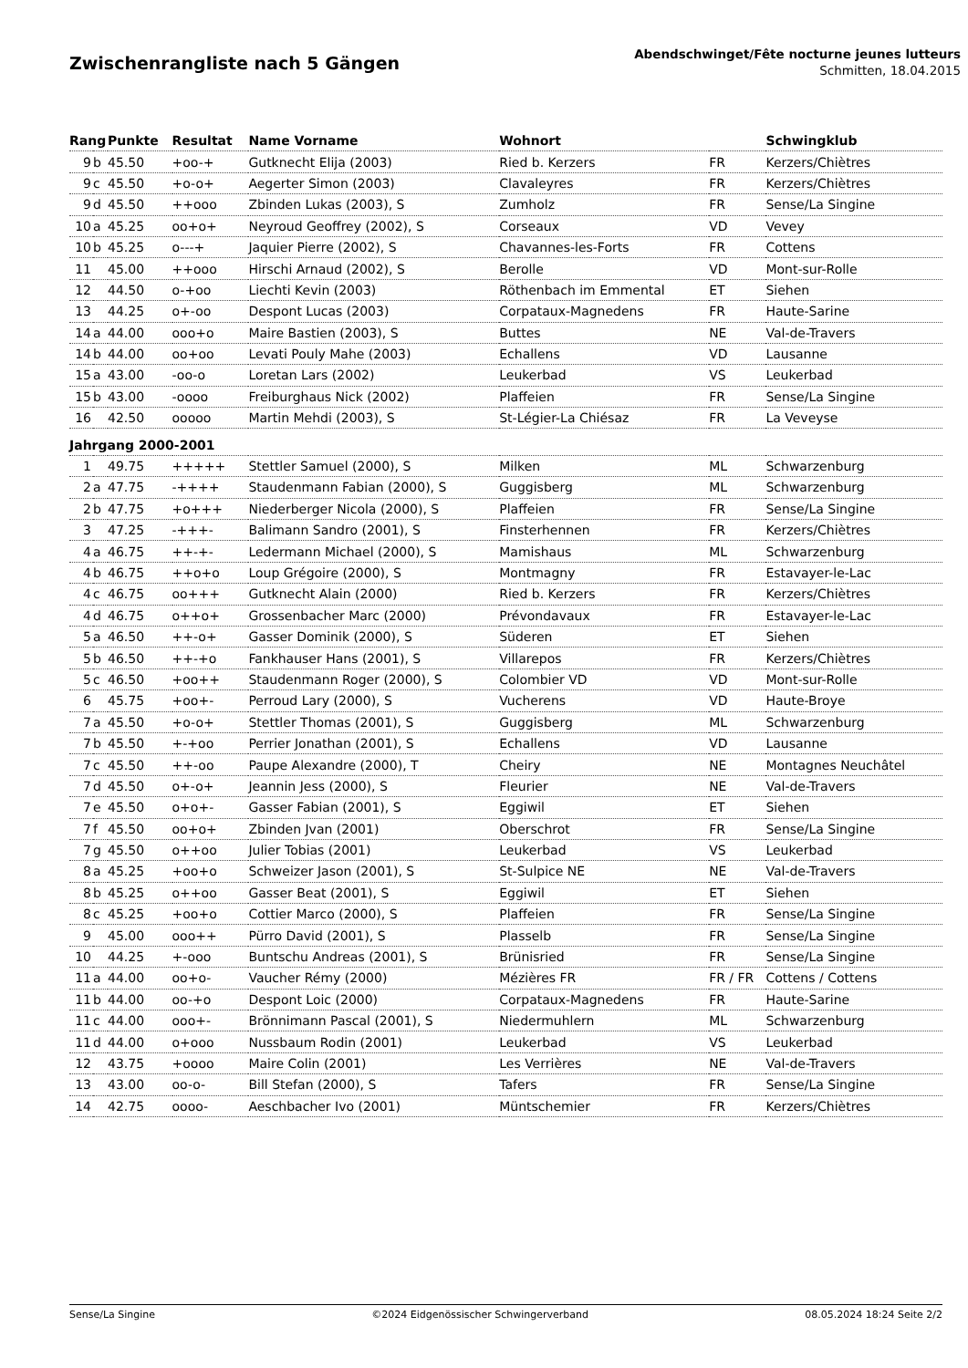Zwischenrangliste nach 5 Gängen
Abendschwinget/Fête nocturne jeunes lutteurs
Schmitten, 18.04.2015
| Rang | | Punkte | Resultat | Name Vorname | Wohnort | | Schwingklub |
| --- | --- | --- | --- | --- | --- | --- | --- |
| 9 | b | 45.50 | +oo-+ | Gutknecht Elija (2003) | Ried b. Kerzers | FR | Kerzers/Chiètres |
| 9 | c | 45.50 | +o-o+ | Aegerter Simon (2003) | Clavaleyres | FR | Kerzers/Chiètres |
| 9 | d | 45.50 | ++ooo | Zbinden Lukas (2003), S | Zumholz | FR | Sense/La Singine |
| 10 | a | 45.25 | oo+o+ | Neyroud Geoffrey (2002), S | Corseaux | VD | Vevey |
| 10 | b | 45.25 | o---+ | Jaquier Pierre (2002), S | Chavannes-les-Forts | FR | Cottens |
| 11 | | 45.00 | ++ooo | Hirschi Arnaud (2002), S | Berolle | VD | Mont-sur-Rolle |
| 12 | | 44.50 | o-+oo | Liechti Kevin (2003) | Röthenbach im Emmental | ET | Siehen |
| 13 | | 44.25 | o+-oo | Despont Lucas (2003) | Corpataux-Magnedens | FR | Haute-Sarine |
| 14 | a | 44.00 | ooo+o | Maire Bastien (2003), S | Buttes | NE | Val-de-Travers |
| 14 | b | 44.00 | oo+oo | Levati Pouly Mahe (2003) | Echallens | VD | Lausanne |
| 15 | a | 43.00 | -oo-o | Loretan Lars (2002) | Leukerbad | VS | Leukerbad |
| 15 | b | 43.00 | -oooo | Freiburghaus Nick (2002) | Plaffeien | FR | Sense/La Singine |
| 16 | | 42.50 | ooooo | Martin Mehdi (2003), S | St-Légier-La Chiésaz | FR | La Veveyse |
| Jahrgang 2000-2001 | | | | | | | |
| 1 | | 49.75 | +++++ | Stettler Samuel (2000), S | Milken | ML | Schwarzenburg |
| 2 | a | 47.75 | -++++ | Staudenmann Fabian (2000), S | Guggisberg | ML | Schwarzenburg |
| 2 | b | 47.75 | +o+++ | Niederberger Nicola (2000), S | Plaffeien | FR | Sense/La Singine |
| 3 | | 47.25 | -+++- | Balimann Sandro (2001), S | Finsterhennen | FR | Kerzers/Chiètres |
| 4 | a | 46.75 | ++-+- | Ledermann Michael (2000), S | Mamishaus | ML | Schwarzenburg |
| 4 | b | 46.75 | ++o+o | Loup Grégoire (2000), S | Montmagny | FR | Estavayer-le-Lac |
| 4 | c | 46.75 | oo+++ | Gutknecht Alain (2000) | Ried b. Kerzers | FR | Kerzers/Chiètres |
| 4 | d | 46.75 | o++o+ | Grossenbacher Marc (2000) | Prévondavaux | FR | Estavayer-le-Lac |
| 5 | a | 46.50 | ++-o+ | Gasser Dominik (2000), S | Süderen | ET | Siehen |
| 5 | b | 46.50 | ++-+o | Fankhauser Hans (2001), S | Villarepos | FR | Kerzers/Chiètres |
| 5 | c | 46.50 | +oo++ | Staudenmann Roger (2000), S | Colombier VD | VD | Mont-sur-Rolle |
| 6 | | 45.75 | +oo+- | Perroud Lary (2000), S | Vucherens | VD | Haute-Broye |
| 7 | a | 45.50 | +o-o+ | Stettler Thomas (2001), S | Guggisberg | ML | Schwarzenburg |
| 7 | b | 45.50 | +-+oo | Perrier Jonathan (2001), S | Echallens | VD | Lausanne |
| 7 | c | 45.50 | ++-oo | Paupe Alexandre (2000), T | Cheiry | NE | Montagnes Neuchâtel |
| 7 | d | 45.50 | o+-o+ | Jeannin Jess (2000), S | Fleurier | NE | Val-de-Travers |
| 7 | e | 45.50 | o+o+- | Gasser Fabian (2001), S | Eggiwil | ET | Siehen |
| 7 | f | 45.50 | oo+o+ | Zbinden Jvan (2001) | Oberschrot | FR | Sense/La Singine |
| 7 | g | 45.50 | o++oo | Julier Tobias (2001) | Leukerbad | VS | Leukerbad |
| 8 | a | 45.25 | +oo+o | Schweizer Jason (2001), S | St-Sulpice NE | NE | Val-de-Travers |
| 8 | b | 45.25 | o++oo | Gasser Beat (2001), S | Eggiwil | ET | Siehen |
| 8 | c | 45.25 | +oo+o | Cottier Marco (2000), S | Plaffeien | FR | Sense/La Singine |
| 9 | | 45.00 | ooo++ | Pürro David (2001), S | Plasselb | FR | Sense/La Singine |
| 10 | | 44.25 | +-ooo | Buntschu Andreas (2001), S | Brünisried | FR | Sense/La Singine |
| 11 | a | 44.00 | oo+o- | Vaucher Rémy (2000) | Mézières FR | FR / FR | Cottens / Cottens |
| 11 | b | 44.00 | oo-+o | Despont Loic (2000) | Corpataux-Magnedens | FR | Haute-Sarine |
| 11 | c | 44.00 | ooo+- | Brönnimann Pascal (2001), S | Niedermuhlern | ML | Schwarzenburg |
| 11 | d | 44.00 | o+ooo | Nussbaum Rodin (2001) | Leukerbad | VS | Leukerbad |
| 12 | | 43.75 | +oooo | Maire Colin (2001) | Les Verrières | NE | Val-de-Travers |
| 13 | | 43.00 | oo-o- | Bill Stefan (2000), S | Tafers | FR | Sense/La Singine |
| 14 | | 42.75 | oooo- | Aeschbacher Ivo (2001) | Müntschemier | FR | Kerzers/Chiètres |
Sense/La Singine ©2024 Eidgenössischer Schwingerverband 08.05.2024 18:24 Seite 2/2